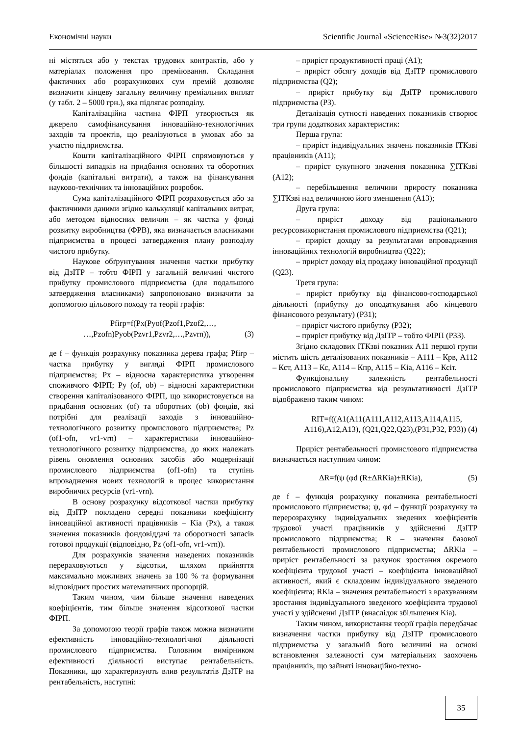Економічні науки Scientific Journal «ScienceRise» №3(32)2017
ні містяться або у текстах трудових контрактів, або у матеріалах положення про преміювання. Складання фактичних або розрахункових сум премій дозволяє визначити кінцеву загальну величину преміальних виплат (у табл. 2 – 5000 грн.), яка підлягає розподілу.
Капіталізаційна частина ФІРП утворюється як джерело самофінансування інноваційно-технологічних заходів та проектів, що реалізуються в умовах або за участю підприємства.
Кошти капіталізаційного ФІРП спрямовуються у більшості випадків на придбання основних та оборотних фондів (капітальні витрати), а також на фінансування науково-технічних та інноваційних розробок.
Сума капіталізаційного ФІРП розраховується або за фактичними даними згідно калькуляції капітальних витрат, або методом відносних величин – як частка у фонді розвитку виробництва (ФРВ), яка визначається власниками підприємства в процесі затвердження плану розподілу чистого прибутку.
Наукове обґрунтування значення частки прибутку від ДзІТР – тобто ФІРП у загальній величині чистого прибутку промислового підприємства (для подальшого затвердження власниками) запропоновано визначити за допомогою цільового походу та теорії графів:
Pfirp=f(Px(Pyof(Pzof1,Pzof2,…,
…,Pzofn)Pyob(Pzvr1,Pzvr2,…,Pzvrn)), (3)
де f – функція розрахунку показника дерева графа; Pfirp – частка прибутку у вигляді ФІРП промислового підприємства; Px – відносна характеристика утворення споживчого ФІРП; Py (of, ob) – відносні характеристики створення капіталізованого ФІРП, що використовується на придбання основних (of) та оборотних (ob) фондів, які потрібні для реалізації заходів з інноваційно-технологічного розвитку промислового підприємства; Pz (of1-ofn, vr1-vrn) – характеристики інноваційно-технологічного розвитку підприємства, до яких належать рівень оновлення основних засобів або модернізації промислового підприємства (of1-ofn) та ступінь впровадження нових технологій в процес використання виробничих ресурсів (vr1-vrn).
В основу розрахунку відсоткової частки прибутку від ДзІТР покладено середні показники коефіцієнту інноваційної активності працівників – Kia (Px), а також значення показників фондовіддачі та оборотності запасів готової продукції (відповідно, Pz (of1-ofn, vr1-vrn)).
Для розрахунків значення наведених показників перераховуються у відсотки, шляхом прийняття максимально можливих значень за 100 % та формування відповідних простих математичних пропорцій.
Таким чином, чим більше значення наведених коефіцієнтів, тим більше значення відсоткової частки ФІРП.
За допомогою теорії графів також можна визначити ефективність інноваційно-технологічної діяльності промислового підприємства. Головним вимірником ефективності діяльності виступає рентабельність. Показники, що характеризують влив результатів ДзІТР на рентабельність, наступні:
– приріст продуктивності праці (А1);
– приріст обсягу доходів від ДзІТР промислового підприємства (Q2);
– приріст прибутку від ДзІТР промислового підприємства (P3).
Деталізація сутності наведених показників створює три групи додаткових характеристик:
Перша група:
– приріст індивідуальних значень показників ІТКзві працівників (A11);
– приріст сукупного значення показника ∑ІТКзві (A12);
– перебільшення величини приросту показника ∑ІТКзві над величиною його зменшення (A13);
Друга група:
– приріст доходу від раціонального ресурсовикористання промислового підприємства (Q21);
– приріст доходу за результатами впровадження інноваційних технологій виробництва (Q22);
– приріст доходу від продажу інноваційної продукції (Q23).
Третя група:
– приріст прибутку від фінансово-господарської діяльності (прибутку до оподаткування або кінцевого фінансового результату) (P31);
– приріст чистого прибутку (P32);
– приріст прибутку від ДзІТР – тобто ФІРП (P33).
Згідно складових ІТКзві показник A11 першої групи містить шість деталізованих показників – A111 – Крв, A112 – Кст, A113 – Кс, A114 – Кпр, A115 – Kia, A116 – Ксіт.
Функціональну залежність рентабельності промислового підприємства від результативності ДзІТР відображено таким чином:
RIT=f((A1(A11(A111,A112,A113,A114,A115,
A116),A12,A13), (Q21,Q22,Q23),(P31,P32, P33)) (4)
Приріст рентабельності промислового підприємства визначається наступним чином:
ΔR=f(ψ (φd (R±ΔRKia)±RKia), (5)
де f – функція розрахунку показника рентабельності промислового підприємства; ψ, φd – функції розрахунку та перерозрахунку індивідуальних зведених коефіцієнтів трудової участі працівників у здійсненні ДзІТР промислового підприємства; R – значення базової рентабельності промислового підприємства; ΔRKia – приріст рентабельності за рахунок зростання окремого коефіцієнта трудової участі – коефіцієнта інноваційної активності, який є складовим індивідуального зведеного коефіцієнта; RKia – значення рентабельності з врахуванням зростання індивідуального зведеного коефіцієнта трудової участі у здійсненні ДзІТР (внаслідок збільшення Kia).
Таким чином, використання теорії графів передбачає визначення частки прибутку від ДзІТР промислового підприємства у загальній його величині на основі встановлення залежності сум матеріальних заохочень працівників, що зайняті інноваційно-техно-
35